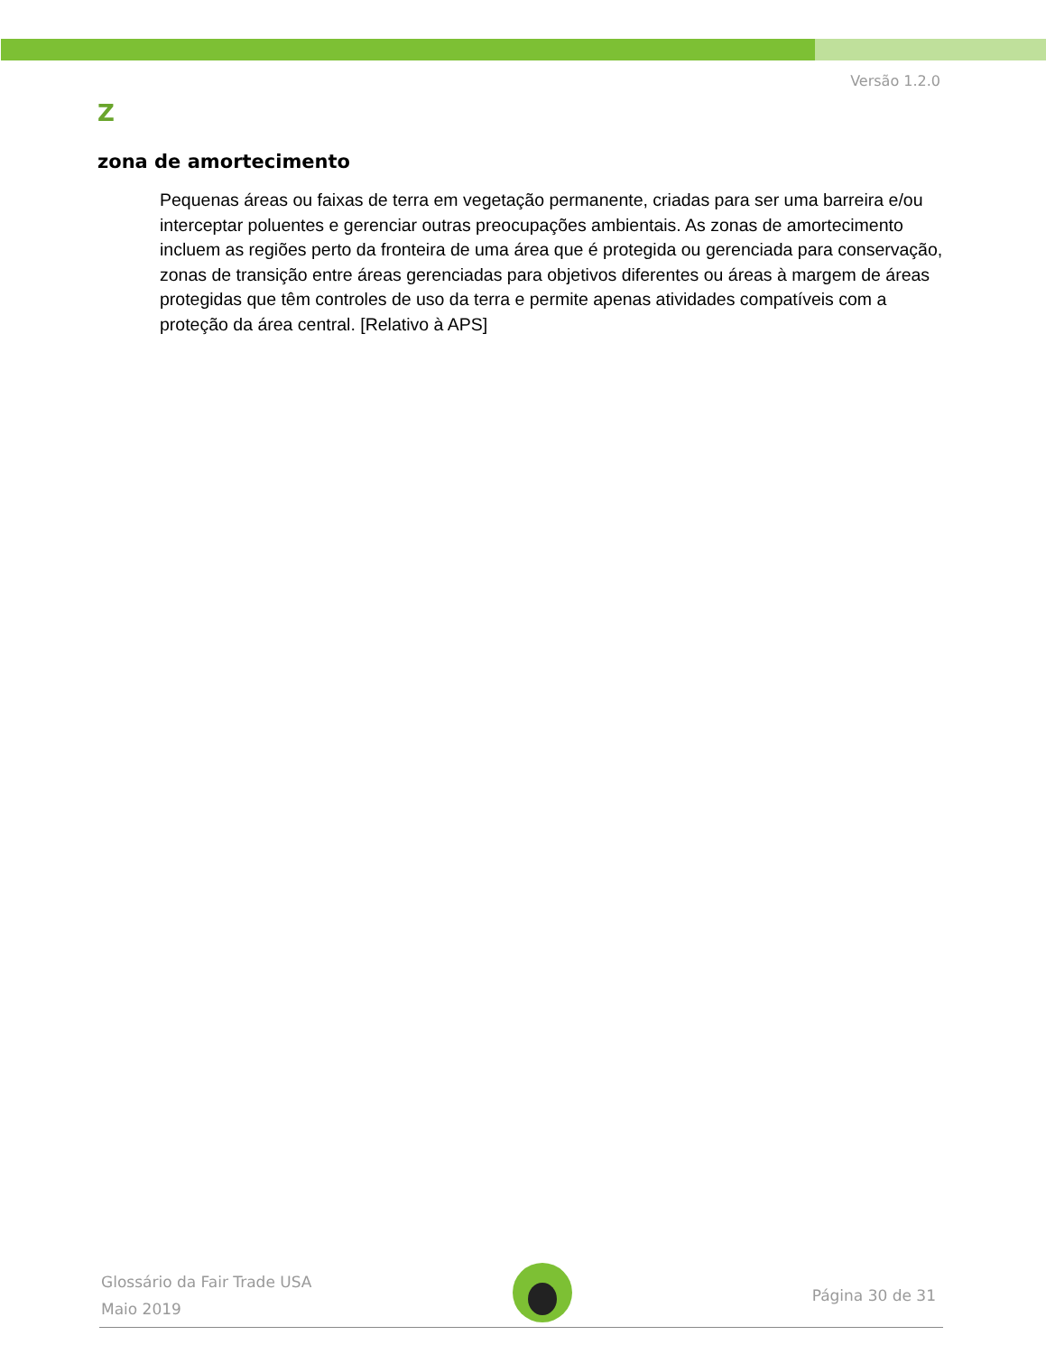Versão 1.2.0
Z
zona de amortecimento
Pequenas áreas ou faixas de terra em vegetação permanente, criadas para ser uma barreira e/ou interceptar poluentes e gerenciar outras preocupações ambientais. As zonas de amortecimento incluem as regiões perto da fronteira de uma área que é protegida ou gerenciada para conservação, zonas de transição entre áreas gerenciadas para objetivos diferentes ou áreas à margem de áreas protegidas que têm controles de uso da terra e permite apenas atividades compatíveis com a proteção da área central. [Relativo à APS]
Glossário da Fair Trade USA
Maio 2019
Página 30 de 31